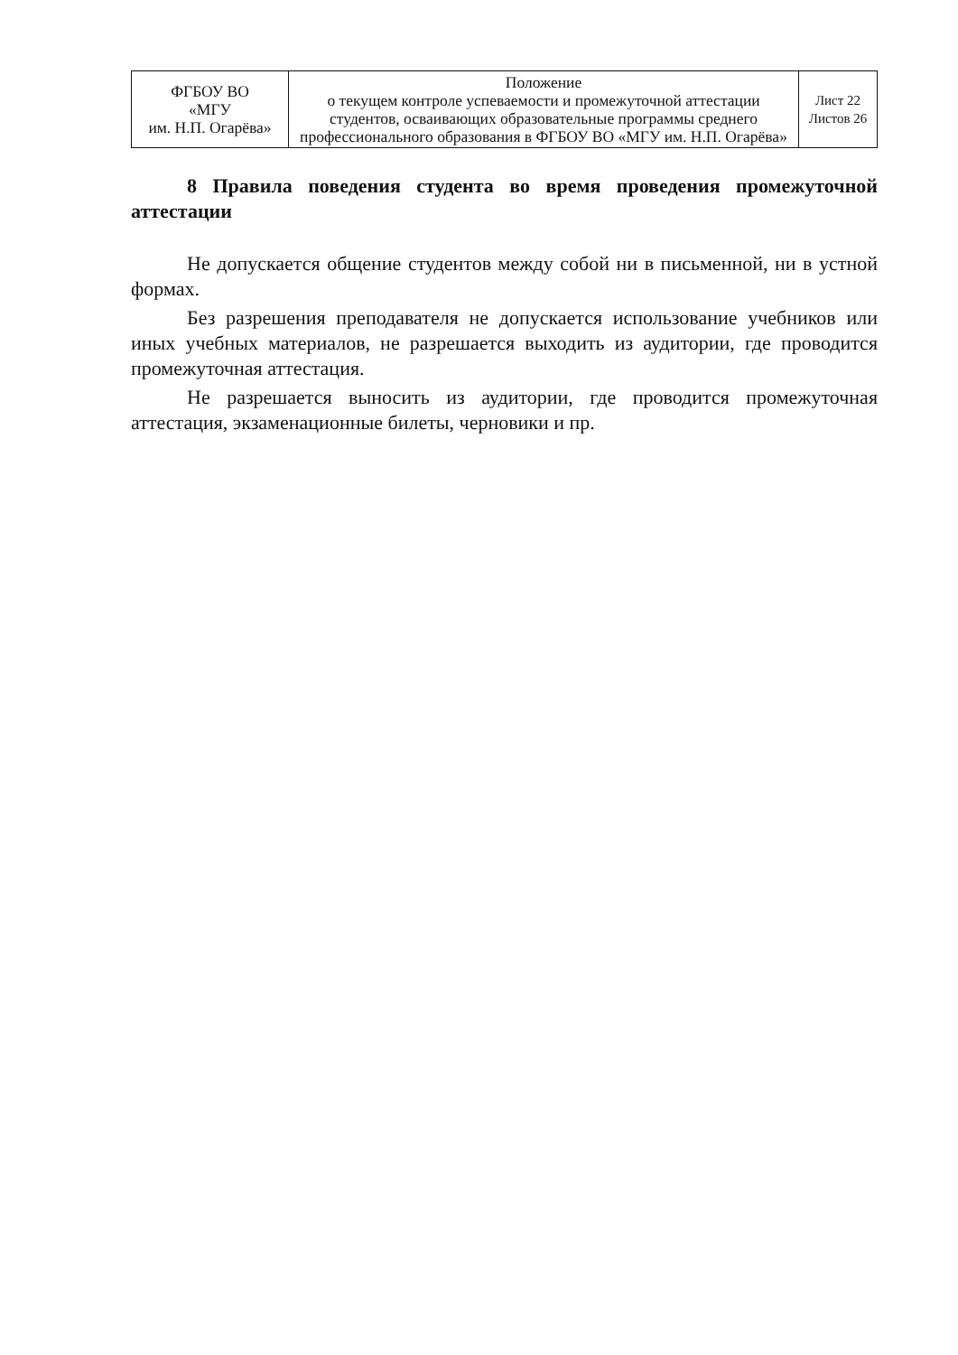| ФГБОУ ВО «МГУ им. Н.П. Огарёва» | Положение о текущем контроле успеваемости и промежуточной аттестации студентов, осваивающих образовательные программы среднего профессионального образования в ФГБОУ ВО «МГУ им. Н.П. Огарёва» | Лист 22 Листов 26 |
8 Правила поведения студента во время проведения промежуточной аттестации
Не допускается общение студентов между собой ни в письменной, ни в устной формах.
Без разрешения преподавателя не допускается использование учебников или иных учебных материалов, не разрешается выходить из аудитории, где проводится промежуточная аттестация.
Не разрешается выносить из аудитории, где проводится промежуточная аттестация, экзаменационные билеты, черновики и пр.